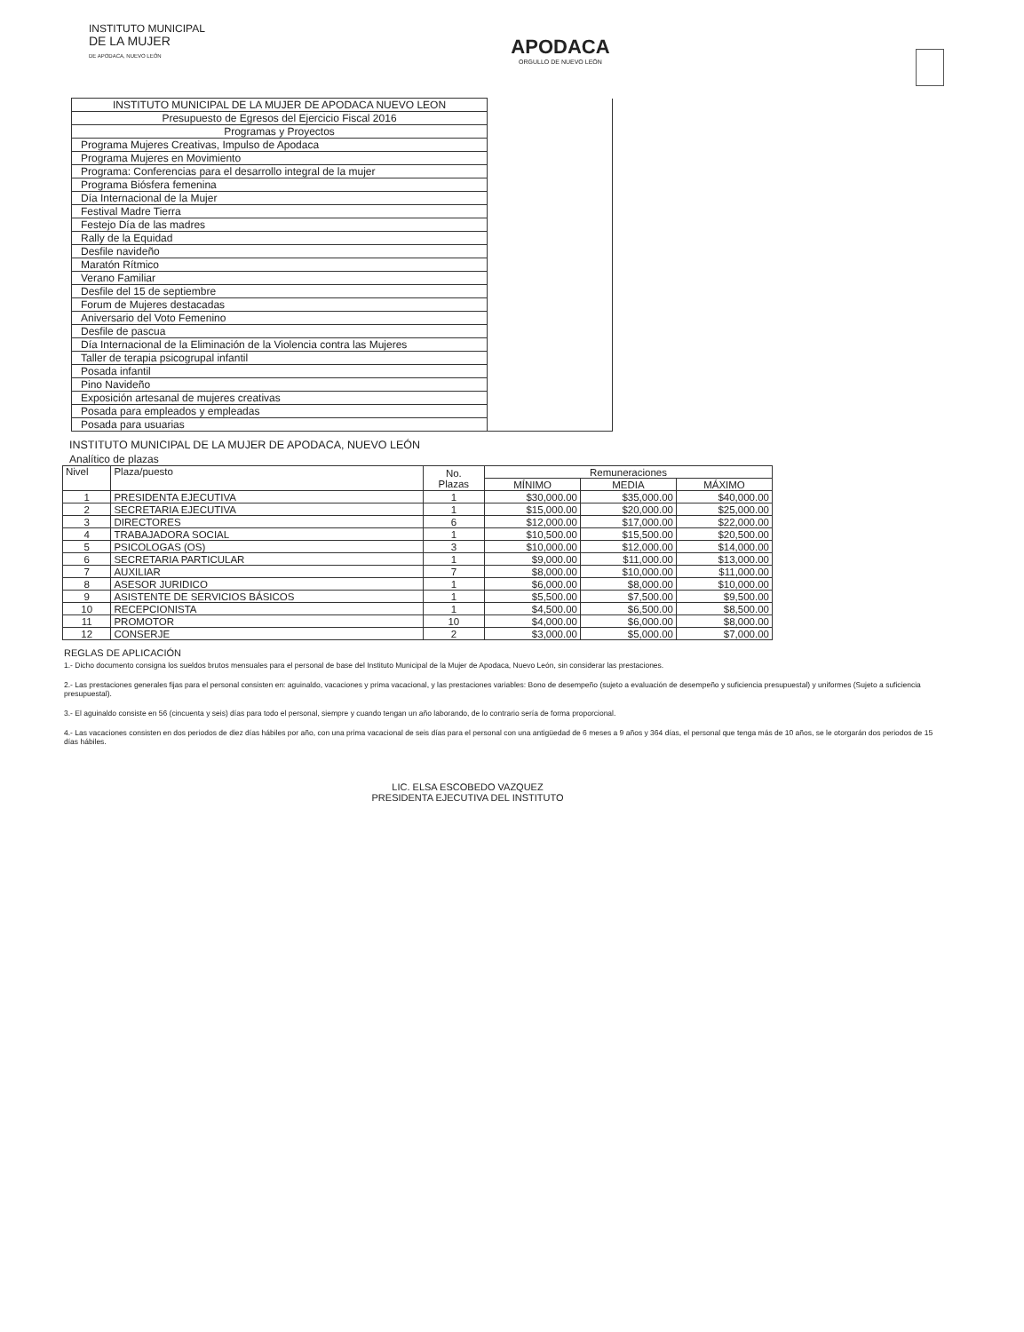INSTITUTO MUNICIPAL
DE LA MUJER
DE APODACA, NUEVO LEÓN
APODACA
ORGULLO DE NUEVO LEÓN
| INSTITUTO MUNICIPAL DE LA MUJER DE APODACA NUEVO LEON | |
| Presupuesto de Egresos del Ejercicio Fiscal 2016 | |
| Programas y Proyectos | |
| Programa Mujeres Creativas, Impulso de Apodaca | |
| Programa Mujeres en Movimiento | |
| Programa: Conferencias para el desarrollo integral de la mujer | |
| Programa Biósfera femenina | |
| Día Internacional de la Mujer | |
| Festival Madre Tierra | |
| Festejo Día de las madres | |
| Rally de la Equidad | |
| Desfile navideño | |
| Maratón Rítmico | |
| Verano Familiar | |
| Desfile del 15 de septiembre | |
| Forum de Mujeres destacadas | |
| Aniversario del Voto Femenino | |
| Desfile de pascua | |
| Día Internacional de la Eliminación de la Violencia contra las Mujeres | |
| Taller de terapia psicogrupal infantil | |
| Posada infantil | |
| Pino Navideño | |
| Exposición artesanal de mujeres creativas | |
| Posada para empleados y empleadas | |
| Posada para usuarias | |
INSTITUTO MUNICIPAL DE LA MUJER DE APODACA, NUEVO LEÓN
Analítico de plazas
| Nivel | Plaza/puesto | No. Plazas | Remuneraciones | | |
| --- | --- | --- | --- | --- | --- |
| | | | MÍNIMO | MEDIA | MÁXIMO |
| 1 | PRESIDENTA EJECUTIVA | 1 | $30,000.00 | $35,000.00 | $40,000.00 |
| 2 | SECRETARIA EJECUTIVA | 1 | $15,000.00 | $20,000.00 | $25,000.00 |
| 3 | DIRECTORES | 6 | $12,000.00 | $17,000.00 | $22,000.00 |
| 4 | TRABAJADORA SOCIAL | 1 | $10,500.00 | $15,500.00 | $20,500.00 |
| 5 | PSICOLOGAS (OS) | 3 | $10,000.00 | $12,000.00 | $14,000.00 |
| 6 | SECRETARIA PARTICULAR | 1 | $9,000.00 | $11,000.00 | $13,000.00 |
| 7 | AUXILIAR | 7 | $8,000.00 | $10,000.00 | $11,000.00 |
| 8 | ASESOR JURIDICO | 1 | $6,000.00 | $8,000.00 | $10,000.00 |
| 9 | ASISTENTE DE SERVICIOS BÁSICOS | 1 | $5,500.00 | $7,500.00 | $9,500.00 |
| 10 | RECEPCIONISTA | 1 | $4,500.00 | $6,500.00 | $8,500.00 |
| 11 | PROMOTOR | 10 | $4,000.00 | $6,000.00 | $8,000.00 |
| 12 | CONSERJE | 2 | $3,000.00 | $5,000.00 | $7,000.00 |
REGLAS DE APLICACIÓN
1.- Dicho documento consigna los sueldos brutos mensuales para el personal de base del Instituto Municipal de la Mujer de Apodaca, Nuevo León, sin considerar las prestaciones.
2.- Las prestaciones generales fijas para el personal consisten en: aguinaldo, vacaciones y prima vacacional, y las prestaciones variables: Bono de desempeño (sujeto a evaluación de desempeño y suficiencia presupuestal) y uniformes (Sujeto a suficiencia presupuestal).
3.- El aguinaldo consiste en 56 (cincuenta y seis) días para todo el personal, siempre y cuando tengan un año laborando, de lo contrario sería de forma proporcional.
4.- Las vacaciones consisten en dos periodos de diez días hábiles por año, con una prima vacacional de seis días para el personal con una antigüedad de 6 meses a 9 años y 364 días, el personal que tenga más de 10 años, se le otorgarán dos periodos de 15 días hábiles.
LIC. ELSA ESCOBEDO VAZQUEZ
PRESIDENTA EJECUTIVA DEL INSTITUTO